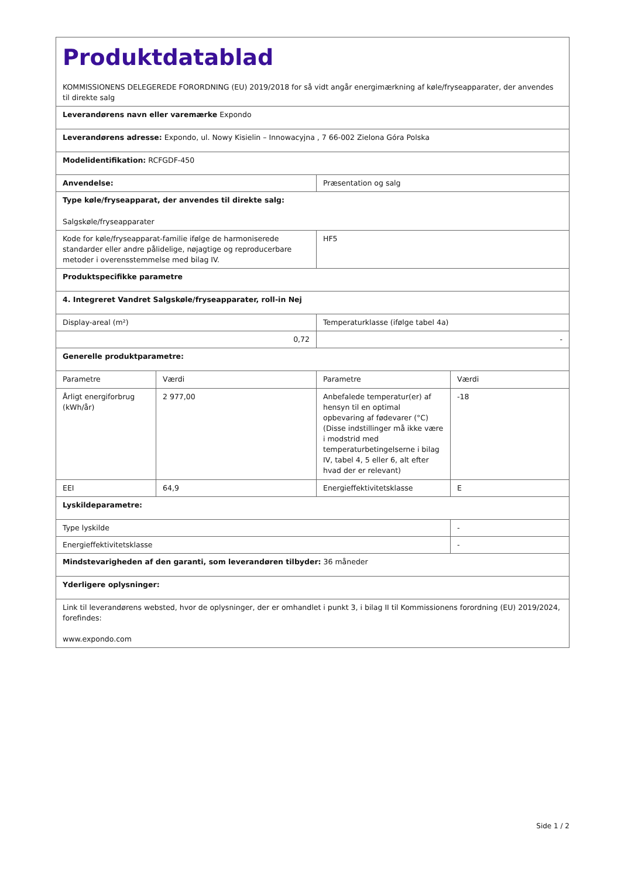| Produktdatablad KOMMISSIONENS DELEGEREDE FORORDNING (EU) 2019/2018 for så vidt angår energimærkning af køle/fryseapparater, der anvendes til direkte salg | | | |
| Leverandørens navn eller varemærke Expondo | | | |
| Leverandørens adresse: Expondo, ul. Nowy Kisielin – Innowacyjna , 7 66-002 Zielona Góra Polska | | | |
| Modelidentifikation: RCFGDF-450 | | | |
| Anvendelse: | | Præsentation og salg | |
| Type køle/fryseapparat, der anvendes til direkte salg: Salgskøle/fryseapparater | | | |
| Kode for køle/fryseapparat-familie ifølge de harmoniserede standarder eller andre pålidelige, nøjagtige og reproducerbare metoder i overensstemmelse med bilag IV. | | HF5 | |
| Produktspecifikke parametre | | | |
| 4. Integreret Vandret Salgskøle/fryseapparater, roll-in Nej | | | |
| Display-areal (m²) | | Temperaturklasse (ifølge tabel 4a) | |
| 0,72 | | - | |
| Generelle produktparametre: | | | |
| Parametre | Værdi | Parametre | Værdi |
| Årligt energiforbrug (kWh/år) | 2 977,00 | Anbefalede temperatur(er) af hensyn til en optimal opbevaring af fødevarer (°C) (Disse indstillinger må ikke være i modstrid med temperaturbetingelserne i bilag IV, tabel 4, 5 eller 6, alt efter hvad der er relevant) | -18 |
| EEI | 64,9 | Energieffektivitetsklasse | E |
| Lyskildeparametre: | | | |
| Type lyskilde | | | - |
| Energieffektivitetsklasse | | | - |
| Mindstevarigheden af den garanti, som leverandøren tilbyder: 36 måneder | | | |
| Yderligere oplysninger: | | | |
| Link til leverandørens websted, hvor de oplysninger, der er omhandlet i punkt 3, i bilag II til Kommissionens forordning (EU) 2019/2024, forefindes: www.expondo.com | | | |
Side 1 / 2